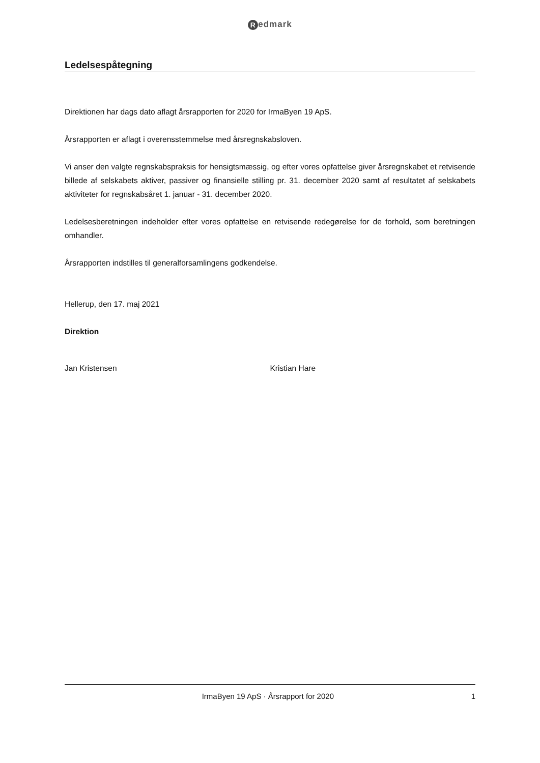Redmark
Ledelsespåtegning
Direktionen har dags dato aflagt årsrapporten for 2020 for IrmaByen 19 ApS.
Årsrapporten er aflagt i overensstemmelse med årsregnskabsloven.
Vi anser den valgte regnskabspraksis for hensigtsmæssig, og efter vores opfattelse giver årsregnskabet et retvisende billede af selskabets aktiver, passiver og finansielle stilling pr. 31. december 2020 samt af resultatet af selskabets aktiviteter for regnskabsåret 1. januar - 31. december 2020.
Ledelsesberetningen indeholder efter vores opfattelse en retvisende redegørelse for de forhold, som beretningen omhandler.
Årsrapporten indstilles til generalforsamlingens godkendelse.
Hellerup, den 17. maj 2021
Direktion
Jan Kristensen Kristian Hare
IrmaByen 19 ApS · Årsrapport for 2020 1